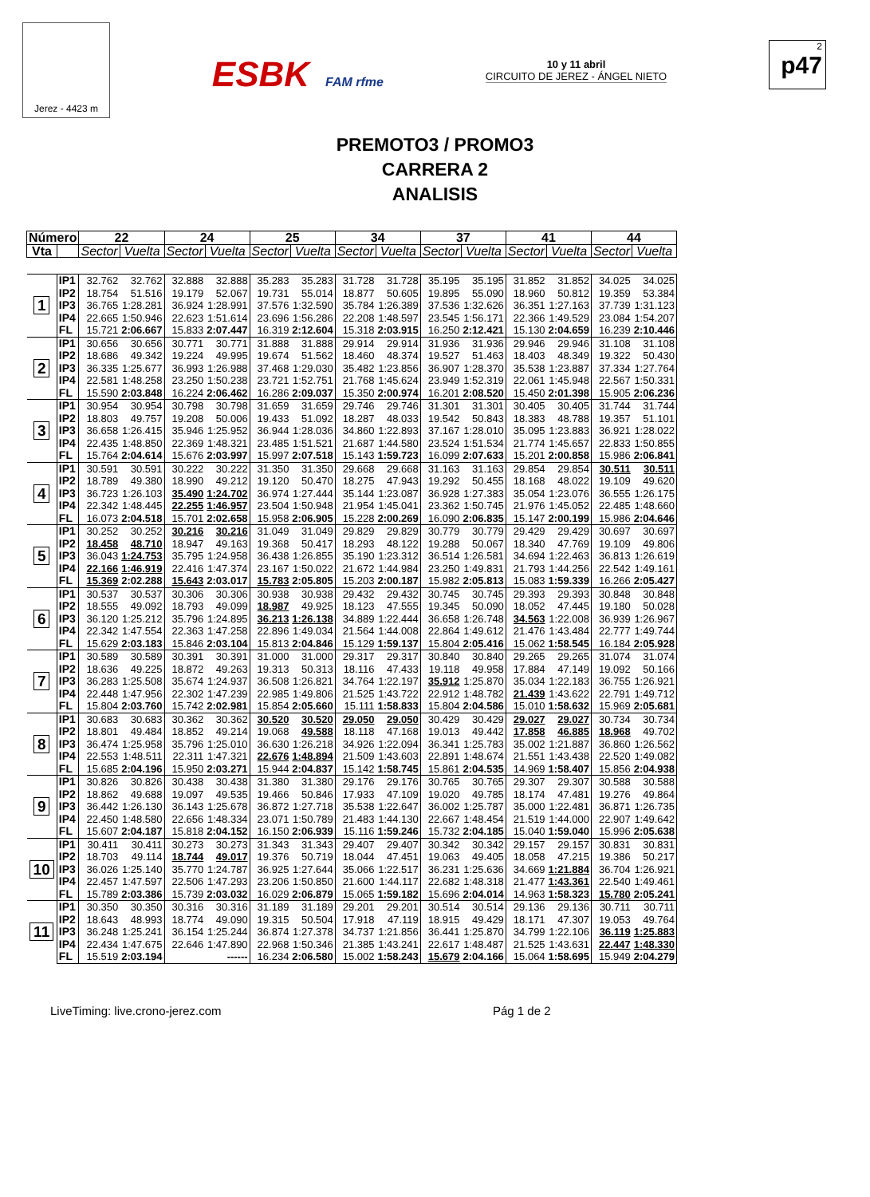Jerez - 4423 m
ESBK FAM rfme
10 y 11 abril
CIRCUITO DE JEREZ - ÁNGEL NIETO
2
p47
PREMOTO3 / PROMO3
CARRERA 2
ANALISIS
| Número | | 22 | | 24 | | 25 | | 34 | | 37 | | 41 | | 44 | |
| --- | --- | --- | --- | --- | --- | --- | --- | --- | --- | --- | --- | --- | --- | --- | --- |
| Vta | | Sector | Vuelta | Sector | Vuelta | Sector | Vuelta | Sector | Vuelta | Sector | Vuelta | Sector | Vuelta | Sector | Vuelta |
| 1 | IP1 | 32.762 | 32.762 | 32.888 | 32.888 | 35.283 | 35.283 | 31.728 | 31.728 | 35.195 | 35.195 | 31.852 | 31.852 | 34.025 | 34.025 |
| | IP2 | 18.754 | 51.516 | 19.179 | 52.067 | 19.731 | 55.014 | 18.877 | 50.605 | 19.895 | 55.090 | 18.960 | 50.812 | 19.359 | 53.384 |
| | IP3 | 36.765 | 1:28.281 | 36.924 | 1:28.991 | 37.576 | 1:32.590 | 35.784 | 1:26.389 | 37.536 | 1:32.626 | 36.351 | 1:27.163 | 37.739 | 1:31.123 |
| | IP4 | 22.665 | 1:50.946 | 22.623 | 1:51.614 | 23.696 | 1:56.286 | 22.208 | 1:48.597 | 23.545 | 1:56.171 | 22.366 | 1:49.529 | 23.084 | 1:54.207 |
| | FL | 15.721 | 2:06.667 | 15.833 | 2:07.447 | 16.319 | 2:12.604 | 15.318 | 2:03.915 | 16.250 | 2:12.421 | 15.130 | 2:04.659 | 16.239 | 2:10.446 |
| 2 | IP1 | 30.656 | 30.656 | 30.771 | 30.771 | 31.888 | 31.888 | 29.914 | 29.914 | 31.936 | 31.936 | 29.946 | 29.946 | 31.108 | 31.108 |
| | IP2 | 18.686 | 49.342 | 19.224 | 49.995 | 19.674 | 51.562 | 18.460 | 48.374 | 19.527 | 51.463 | 18.403 | 48.349 | 19.322 | 50.430 |
| | IP3 | 36.335 | 1:25.677 | 36.993 | 1:26.988 | 37.468 | 1:29.030 | 35.482 | 1:23.856 | 36.907 | 1:28.370 | 35.538 | 1:23.887 | 37.334 | 1:27.764 |
| | IP4 | 22.581 | 1:48.258 | 23.250 | 1:50.238 | 23.721 | 1:52.751 | 21.768 | 1:45.624 | 23.949 | 1:52.319 | 22.061 | 1:45.948 | 22.567 | 1:50.331 |
| | FL | 15.590 | 2:03.848 | 16.224 | 2:06.462 | 16.286 | 2:09.037 | 15.350 | 2:00.974 | 16.201 | 2:08.520 | 15.450 | 2:01.398 | 15.905 | 2:06.236 |
| 3 | IP1 | 30.954 | 30.954 | 30.798 | 30.798 | 31.659 | 31.659 | 29.746 | 29.746 | 31.301 | 31.301 | 30.405 | 30.405 | 31.744 | 31.744 |
| | IP2 | 18.803 | 49.757 | 19.208 | 50.006 | 19.433 | 51.092 | 18.287 | 48.033 | 19.542 | 50.843 | 18.383 | 48.788 | 19.357 | 51.101 |
| | IP3 | 36.658 | 1:26.415 | 35.946 | 1:25.952 | 36.944 | 1:28.036 | 34.860 | 1:22.893 | 37.167 | 1:28.010 | 35.095 | 1:23.883 | 36.921 | 1:28.022 |
| | IP4 | 22.435 | 1:48.850 | 22.369 | 1:48.321 | 23.485 | 1:51.521 | 21.687 | 1:44.580 | 23.524 | 1:51.534 | 21.774 | 1:45.657 | 22.833 | 1:50.855 |
| | FL | 15.764 | 2:04.614 | 15.676 | 2:03.997 | 15.997 | 2:07.518 | 15.143 | 1:59.723 | 16.099 | 2:07.633 | 15.201 | 2:00.858 | 15.986 | 2:06.841 |
| 4 | IP1 | 30.591 | 30.591 | 30.222 | 30.222 | 31.350 | 31.350 | 29.668 | 29.668 | 31.163 | 31.163 | 29.854 | 29.854 | 30.511 | 30.511 |
| | IP2 | 18.789 | 49.380 | 18.990 | 49.212 | 19.120 | 50.470 | 18.275 | 47.943 | 19.292 | 50.455 | 18.168 | 48.022 | 19.109 | 49.620 |
| | IP3 | 36.723 | 1:26.103 | 35.490 | 1:24.702 | 36.974 | 1:27.444 | 35.144 | 1:23.087 | 36.928 | 1:27.383 | 35.054 | 1:23.076 | 36.555 | 1:26.175 |
| | IP4 | 22.342 | 1:48.445 | 22.255 | 1:46.957 | 23.504 | 1:50.948 | 21.954 | 1:45.041 | 23.362 | 1:50.745 | 21.976 | 1:45.052 | 22.485 | 1:48.660 |
| | FL | 16.073 | 2:04.518 | 15.701 | 2:02.658 | 15.958 | 2:06.905 | 15.228 | 2:00.269 | 16.090 | 2:06.835 | 15.147 | 2:00.199 | 15.986 | 2:04.646 |
| 5 | IP1 | 30.252 | 30.252 | 30.216 | 30.216 | 31.049 | 31.049 | 29.829 | 29.829 | 30.779 | 30.779 | 29.429 | 29.429 | 30.697 | 30.697 |
| | IP2 | 18.458 | 48.710 | 18.947 | 49.163 | 19.368 | 50.417 | 18.293 | 48.122 | 19.288 | 50.067 | 18.340 | 47.769 | 19.109 | 49.806 |
| | IP3 | 36.043 | 1:24.753 | 35.795 | 1:24.958 | 36.438 | 1:26.855 | 35.190 | 1:23.312 | 36.514 | 1:26.581 | 34.694 | 1:22.463 | 36.813 | 1:26.619 |
| | IP4 | 22.166 | 1:46.919 | 22.416 | 1:47.374 | 23.167 | 1:50.022 | 21.672 | 1:44.984 | 23.250 | 1:49.831 | 21.793 | 1:44.256 | 22.542 | 1:49.161 |
| | FL | 15.369 | 2:02.288 | 15.643 | 2:03.017 | 15.783 | 2:05.805 | 15.203 | 2:00.187 | 15.982 | 2:05.813 | 15.083 | 1:59.339 | 16.266 | 2:05.427 |
| 6 | IP1 | 30.537 | 30.537 | 30.306 | 30.306 | 30.938 | 30.938 | 29.432 | 29.432 | 30.745 | 30.745 | 29.393 | 29.393 | 30.848 | 30.848 |
| | IP2 | 18.555 | 49.092 | 18.793 | 49.099 | 18.987 | 49.925 | 18.123 | 47.555 | 19.345 | 50.090 | 18.052 | 47.445 | 19.180 | 50.028 |
| | IP3 | 36.120 | 1:25.212 | 35.796 | 1:24.895 | 36.213 | 1:26.138 | 34.889 | 1:22.444 | 36.658 | 1:26.748 | 34.563 | 1:22.008 | 36.939 | 1:26.967 |
| | IP4 | 22.342 | 1:47.554 | 22.363 | 1:47.258 | 22.896 | 1:49.034 | 21.564 | 1:44.008 | 22.864 | 1:49.612 | 21.476 | 1:43.484 | 22.777 | 1:49.744 |
| | FL | 15.629 | 2:03.183 | 15.846 | 2:03.104 | 15.813 | 2:04.846 | 15.129 | 1:59.137 | 15.804 | 2:05.416 | 15.062 | 1:58.545 | 16.184 | 2:05.928 |
| 7 | IP1 | 30.589 | 30.589 | 30.391 | 30.391 | 31.000 | 31.000 | 29.317 | 29.317 | 30.840 | 30.840 | 29.265 | 29.265 | 31.074 | 31.074 |
| | IP2 | 18.636 | 49.225 | 18.872 | 49.263 | 19.313 | 50.313 | 18.116 | 47.433 | 19.118 | 49.958 | 17.884 | 47.149 | 19.092 | 50.166 |
| | IP3 | 36.283 | 1:25.508 | 35.674 | 1:24.937 | 36.508 | 1:26.821 | 34.764 | 1:22.197 | 35.912 | 1:25.870 | 35.034 | 1:22.183 | 36.755 | 1:26.921 |
| | IP4 | 22.448 | 1:47.956 | 22.302 | 1:47.239 | 22.985 | 1:49.806 | 21.525 | 1:43.722 | 22.912 | 1:48.782 | 21.439 | 1:43.622 | 22.791 | 1:49.712 |
| | FL | 15.804 | 2:03.760 | 15.742 | 2:02.981 | 15.854 | 2:05.660 | 15.111 | 1:58.833 | 15.804 | 2:04.586 | 15.010 | 1:58.632 | 15.969 | 2:05.681 |
| 8 | IP1 | 30.683 | 30.683 | 30.362 | 30.362 | 30.520 | 30.520 | 29.050 | 29.050 | 30.429 | 30.429 | 29.027 | 29.027 | 30.734 | 30.734 |
| | IP2 | 18.801 | 49.484 | 18.852 | 49.214 | 19.068 | 49.588 | 18.118 | 47.168 | 19.013 | 49.442 | 17.858 | 46.885 | 18.968 | 49.702 |
| | IP3 | 36.474 | 1:25.958 | 35.796 | 1:25.010 | 36.630 | 1:26.218 | 34.926 | 1:22.094 | 36.341 | 1:25.783 | 35.002 | 1:21.887 | 36.860 | 1:26.562 |
| | IP4 | 22.553 | 1:48.511 | 22.311 | 1:47.321 | 22.676 | 1:48.894 | 21.509 | 1:43.603 | 22.891 | 1:48.674 | 21.551 | 1:43.438 | 22.520 | 1:49.082 |
| | FL | 15.685 | 2:04.196 | 15.950 | 2:03.271 | 15.944 | 2:04.837 | 15.142 | 1:58.745 | 15.861 | 2:04.535 | 14.969 | 1:58.407 | 15.856 | 2:04.938 |
| 9 | IP1 | 30.826 | 30.826 | 30.438 | 30.438 | 31.380 | 31.380 | 29.176 | 29.176 | 30.765 | 30.765 | 29.307 | 29.307 | 30.588 | 30.588 |
| | IP2 | 18.862 | 49.688 | 19.097 | 49.535 | 19.466 | 50.846 | 17.933 | 47.109 | 19.020 | 49.785 | 18.174 | 47.481 | 19.276 | 49.864 |
| | IP3 | 36.442 | 1:26.130 | 36.143 | 1:25.678 | 36.872 | 1:27.718 | 35.538 | 1:22.647 | 36.002 | 1:25.787 | 35.000 | 1:22.481 | 36.871 | 1:26.735 |
| | IP4 | 22.450 | 1:48.580 | 22.656 | 1:48.334 | 23.071 | 1:50.789 | 21.483 | 1:44.130 | 22.667 | 1:48.454 | 21.519 | 1:44.000 | 22.907 | 1:49.642 |
| | FL | 15.607 | 2:04.187 | 15.818 | 2:04.152 | 16.150 | 2:06.939 | 15.116 | 1:59.246 | 15.732 | 2:04.185 | 15.040 | 1:59.040 | 15.996 | 2:05.638 |
| 10 | IP1 | 30.411 | 30.411 | 30.273 | 30.273 | 31.343 | 31.343 | 29.407 | 29.407 | 30.342 | 30.342 | 29.157 | 29.157 | 30.831 | 30.831 |
| | IP2 | 18.703 | 49.114 | 18.744 | 49.017 | 19.376 | 50.719 | 18.044 | 47.451 | 19.063 | 49.405 | 18.058 | 47.215 | 19.386 | 50.217 |
| | IP3 | 36.026 | 1:25.140 | 35.770 | 1:24.787 | 36.925 | 1:27.644 | 35.066 | 1:22.517 | 36.231 | 1:25.636 | 34.669 | 1:21.884 | 36.704 | 1:26.921 |
| | IP4 | 22.457 | 1:47.597 | 22.506 | 1:47.293 | 23.206 | 1:50.850 | 21.600 | 1:44.117 | 22.682 | 1:48.318 | 21.477 | 1:43.361 | 22.540 | 1:49.461 |
| | FL | 15.789 | 2:03.386 | 15.739 | 2:03.032 | 16.029 | 2:06.879 | 15.065 | 1:59.182 | 15.696 | 2:04.014 | 14.963 | 1:58.323 | 15.780 | 2:05.241 |
| 11 | IP1 | 30.350 | 30.350 | 30.316 | 30.316 | 31.189 | 31.189 | 29.201 | 29.201 | 30.514 | 30.514 | 29.136 | 29.136 | 30.711 | 30.711 |
| | IP2 | 18.643 | 48.993 | 18.774 | 49.090 | 19.315 | 50.504 | 17.918 | 47.119 | 18.915 | 49.429 | 18.171 | 47.307 | 19.053 | 49.764 |
| | IP3 | 36.248 | 1:25.241 | 36.154 | 1:25.244 | 36.874 | 1:27.378 | 34.737 | 1:21.856 | 36.441 | 1:25.870 | 34.799 | 1:22.106 | 36.119 | 1:25.883 |
| | IP4 | 22.434 | 1:47.675 | 22.646 | 1:47.890 | 22.968 | 1:50.346 | 21.385 | 1:43.241 | 22.617 | 1:48.487 | 21.525 | 1:43.631 | 22.447 | 1:48.330 |
| | FL | 15.519 | 2:03.194 | | ------ | 16.234 | 2:06.580 | 15.002 | 1:58.243 | 15.679 | 2:04.166 | 15.064 | 1:58.695 | 15.949 | 2:04.279 |
LiveTiming: live.crono-jerez.com Pág 1 de 2